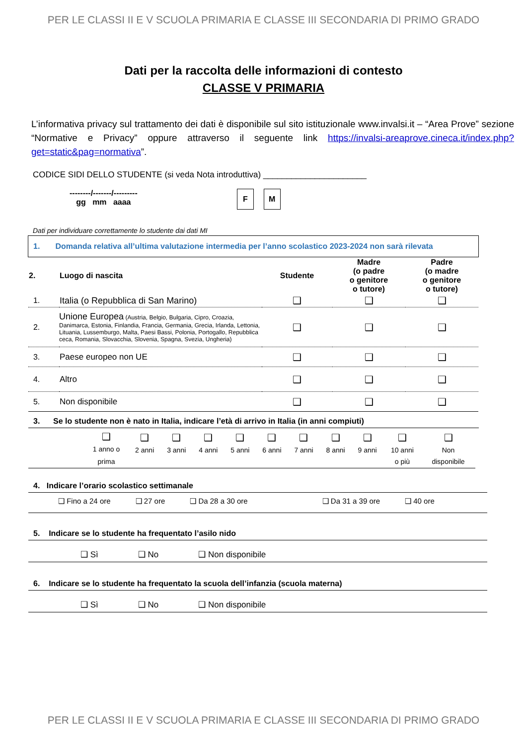PER LE CLASSI II E V SCUOLA PRIMARIA E CLASSE III SECONDARIA DI PRIMO GRADO
Dati per la raccolta delle informazioni di contesto
CLASSE V PRIMARIA
L’informativa privacy sul trattamento dei dati è disponibile sul sito istituzionale www.invalsi.it – “Area Prove” sezione “Normative e Privacy” oppure attraverso il seguente link https://invalsi-areaprove.cineca.it/index.php?get=static&pag=normativa”.
CODICE SIDI DELLO STUDENTE (si veda Nota introduttiva) ______________________
--------/-------/---------
gg mm aaaa
F M
Dati per individuare correttamente lo studente dai dati MI
1. Domanda relativa all’ultima valutazione intermedia per l’anno scolastico 2023-2024 non sarà rilevata
| 2. | Luogo di nascita | Studente | Madre (o padre o genitore o tutore) | Padre (o madre o genitore o tutore) |
| --- | --- | --- | --- | --- |
| 1. | Italia (o Repubblica di San Marino) | ❑ | ❑ | ❑ |
| 2. | Unione Europea (Austria, Belgio, Bulgaria, Cipro, Croazia, Danimarca, Estonia, Finlandia, Francia, Germania, Grecia, Irlanda, Lettonia, Lituania, Lussemburgo, Malta, Paesi Bassi, Polonia, Portogallo, Repubblica ceca, Romania, Slovacchia, Slovenia, Spagna, Svezia, Ungheria) | ❑ | ❑ | ❑ |
| 3. | Paese europeo non UE | ❑ | ❑ | ❑ |
| 4. | Altro | ❑ | ❑ | ❑ |
| 5. | Non disponibile | ❑ | ❑ | ❑ |
3. Se lo studente non è nato in Italia, indicare l’età di arrivo in Italia (in anni compiuti)
| | ❑ 1 anno o prima | ❑ 2 anni | ❑ 3 anni | ❑ 4 anni | ❑ 5 anni | ❑ 6 anni | ❑ 7 anni | ❑ 8 anni | ❑ 9 anni | ❑ 10 anni o più | ❑ Non disponibile |
4. Indicare l’orario scolastico settimanale
❑ Fino a 24 ore ❑ 27 ore ❑ Da 28 a 30 ore ❑ Da 31 a 39 ore ❑ 40 ore
5. Indicare se lo studente ha frequentato l’asilo nido
❑ Sì ❑ No ❑ Non disponibile
6. Indicare se lo studente ha frequentato la scuola dell’infanzia (scuola materna)
❑ Sì ❑ No ❑ Non disponibile
PER LE CLASSI II E V SCUOLA PRIMARIA E CLASSE III SECONDARIA DI PRIMO GRADO